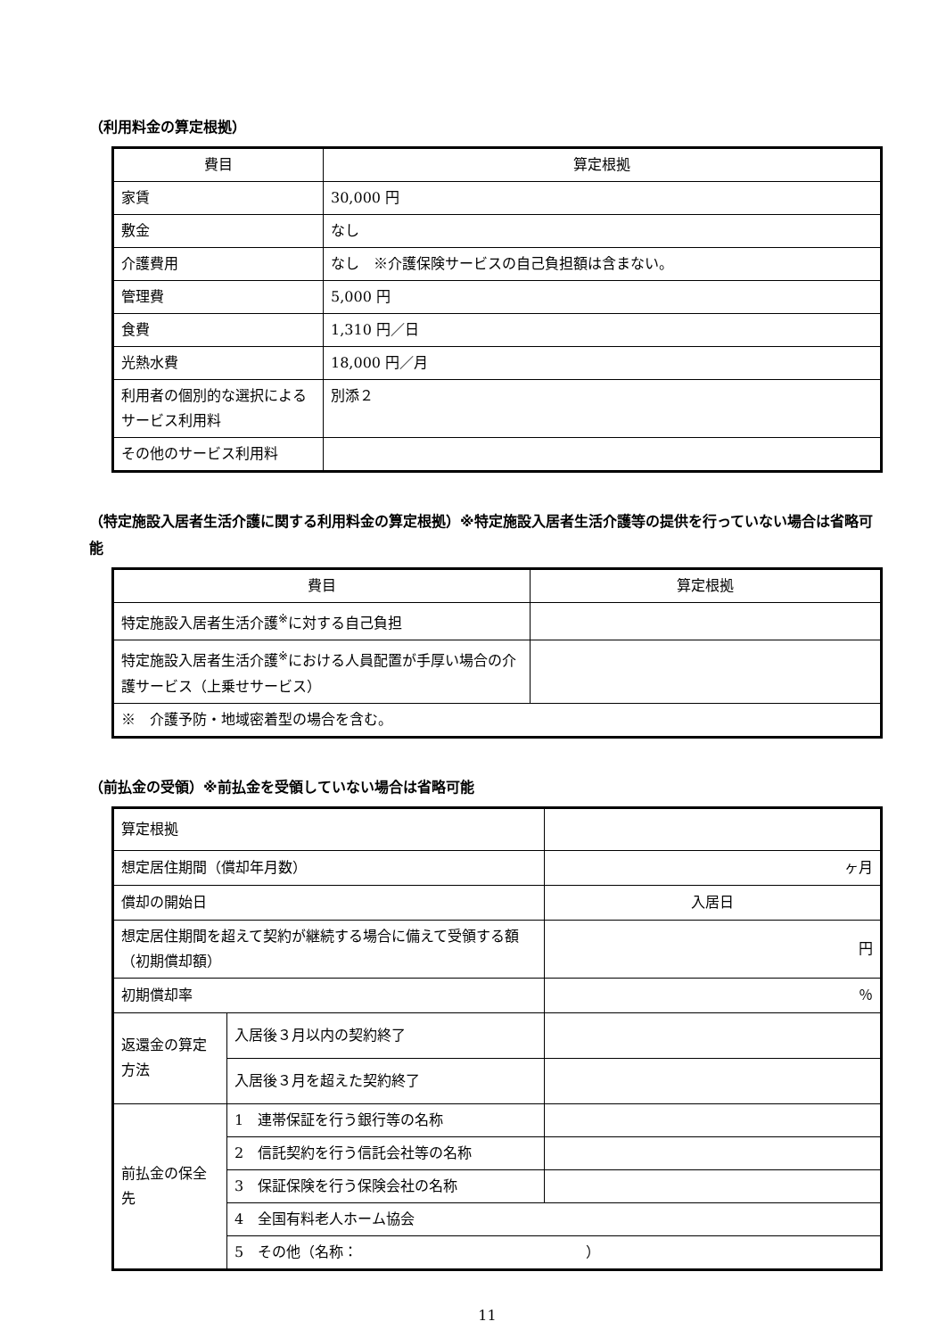（利用料金の算定根拠）
| 費目 | 算定根拠 |
| --- | --- |
| 家賃 | 30,000 円 |
| 敷金 | なし |
| 介護費用 | なし ※介護保険サービスの自己負担額は含まない。 |
| 管理費 | 5,000 円 |
| 食費 | 1,310 円／日 |
| 光熱水費 | 18,000 円／月 |
| 利用者の個別的な選択によるサービス利用料 | 別添２ |
| その他のサービス利用料 | |
（特定施設入居者生活介護に関する利用料金の算定根拠）※特定施設入居者生活介護等の提供を行っていない場合は省略可能
| 費目 | 算定根拠 |
| --- | --- |
| 特定施設入居者生活介護<sup>※</sup>に対する自己負担 | |
| 特定施設入居者生活介護<sup>※</sup>における人員配置が手厚い場合の介護サービス（上乗せサービス） | |
| ※ 介護予防・地域密着型の場合を含む。 | |
（前払金の受領）※前払金を受領していない場合は省略可能
| 算定根拠 | | |
| 想定居住期間（償却年月数） | | ヶ月 |
| 償却の開始日 | | 入居日 |
| 想定居住期間を超えて契約が継続する場合に備えて受領する額（初期償却額） | | 円 |
| 初期償却率 | | ％ |
| 返還金の算定方法 | 入居後３月以内の契約終了 | |
| | 入居後３月を超えた契約終了 | |
| 前払金の保全先 | 1 連帯保証を行う銀行等の名称 | |
| | 2 信託契約を行う信託会社等の名称 | |
| | 3 保証保険を行う保険会社の名称 | |
| | 4 全国有料老人ホーム協会 | |
| | 5 その他（名称： ） | |
11